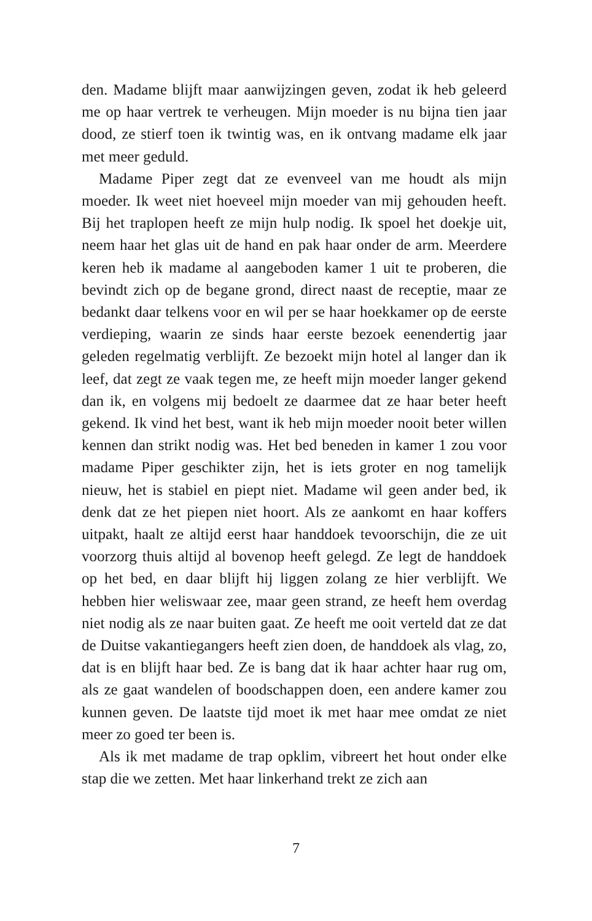den. Madame blijft maar aanwijzingen geven, zodat ik heb geleerd me op haar vertrek te verheugen. Mijn moeder is nu bijna tien jaar dood, ze stierf toen ik twintig was, en ik ontvang madame elk jaar met meer geduld.
Madame Piper zegt dat ze evenveel van me houdt als mijn moeder. Ik weet niet hoeveel mijn moeder van mij gehouden heeft. Bij het traplopen heeft ze mijn hulp nodig. Ik spoel het doekje uit, neem haar het glas uit de hand en pak haar onder de arm. Meerdere keren heb ik madame al aangeboden kamer 1 uit te proberen, die bevindt zich op de begane grond, direct naast de receptie, maar ze bedankt daar telkens voor en wil per se haar hoekkamer op de eerste verdieping, waarin ze sinds haar eerste bezoek eenendertig jaar geleden regelmatig verblijft. Ze bezoekt mijn hotel al langer dan ik leef, dat zegt ze vaak tegen me, ze heeft mijn moeder langer gekend dan ik, en volgens mij bedoelt ze daarmee dat ze haar beter heeft gekend. Ik vind het best, want ik heb mijn moeder nooit beter willen kennen dan strikt nodig was. Het bed beneden in kamer 1 zou voor madame Piper geschikter zijn, het is iets groter en nog tamelijk nieuw, het is stabiel en piept niet. Madame wil geen ander bed, ik denk dat ze het piepen niet hoort. Als ze aankomt en haar koffers uitpakt, haalt ze altijd eerst haar handdoek tevoorschijn, die ze uit voorzorg thuis altijd al bovenop heeft gelegd. Ze legt de handdoek op het bed, en daar blijft hij liggen zolang ze hier verblijft. We hebben hier weliswaar zee, maar geen strand, ze heeft hem overdag niet nodig als ze naar buiten gaat. Ze heeft me ooit verteld dat ze dat de Duitse vakantiegangers heeft zien doen, de handdoek als vlag, zo, dat is en blijft haar bed. Ze is bang dat ik haar achter haar rug om, als ze gaat wandelen of boodschappen doen, een andere kamer zou kunnen geven. De laatste tijd moet ik met haar mee omdat ze niet meer zo goed ter been is.
Als ik met madame de trap opklim, vibreert het hout onder elke stap die we zetten. Met haar linkerhand trekt ze zich aan
7